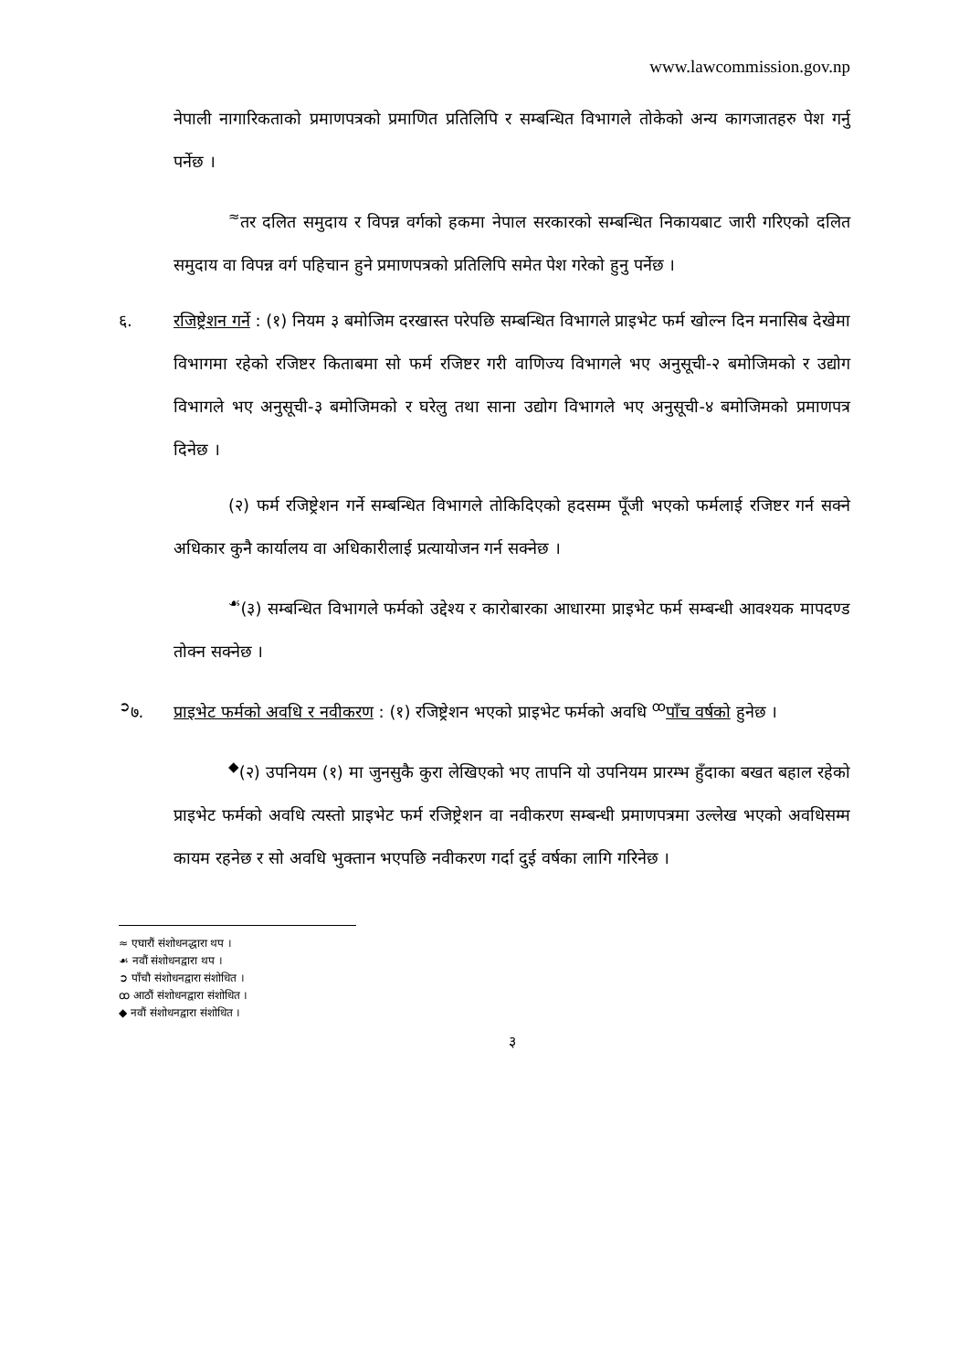www.lawcommission.gov.np
नेपाली नागारिकताको प्रमाणपत्रको प्रमाणित प्रतिलिपि र सम्बन्धित विभागले तोकेको अन्य कागजातहरु पेश गर्नु पर्नेछ ।
<sup>≈</sup>तर दलित समुदाय र विपन्न वर्गको हकमा नेपाल सरकारको सम्बन्धित निकायबाट जारी गरिएको दलित समुदाय वा विपन्न वर्ग पहिचान हुने प्रमाणपत्रको प्रतिलिपि समेत पेश गरेको हुनु पर्नेछ ।
६. रजिष्ट्रेशन गर्ने : (१) नियम ३ बमोजिम दरखास्त परेपछि सम्बन्धित विभागले प्राइभेट फर्म खोल्न दिन मनासिब देखेमा विभागमा रहेको रजिष्टर किताबमा सो फर्म रजिष्टर गरी वाणिज्य विभागले भए अनुसूची-२ बमोजिमको र उद्योग विभागले भए अनुसूची-३ बमोजिमको र घरेलु तथा साना उद्योग विभागले भए अनुसूची-४ बमोजिमको प्रमाणपत्र दिनेछ ।
(२) फर्म रजिष्ट्रेशन गर्ने सम्बन्धित विभागले तोकिदिएको हदसम्म पूँजी भएको फर्मलाई रजिष्टर गर्न सक्ने अधिकार कुनै कार्यालय वा अधिकारीलाई प्रत्यायोजन गर्न सक्नेछ ।
<sup>☙</sup>(३) सम्बन्धित विभागले फर्मको उद्देश्य र कारोबारका आधारमा प्राइभेट फर्म सम्बन्धी आवश्यक मापदण्ड तोक्न सक्नेछ ।
<sup>➲</sup>७. प्राइभेट फर्मको अवधि र नवीकरण : (१) रजिष्ट्रेशन भएको प्राइभेट फर्मको अवधि <sup>ꝏ</sup>पाँच वर्षको हुनेछ ।
<sup>◆</sup>(२) उपनियम (१) मा जुनसुकै कुरा लेखिएको भए तापनि यो उपनियम प्रारम्भ हुँदाका बखत बहाल रहेको प्राइभेट फर्मको अवधि त्यस्तो प्राइभेट फर्म रजिष्ट्रेशन वा नवीकरण सम्बन्धी प्रमाणपत्रमा उल्लेख भएको अवधिसम्म कायम रहनेछ र सो अवधि भुक्तान भएपछि नवीकरण गर्दा दुई वर्षका लागि गरिनेछ ।
≈ एघारौं संशोधनद्धारा थप ।
☙ नवौं संशोधनद्वारा थप ।
➲ पाँचौ संशोधनद्वारा संशोधित ।
ꝏ आठौं संशोधनद्वारा संशोधित ।
◆ नवौं संशोधनद्वारा संशोधित ।
३